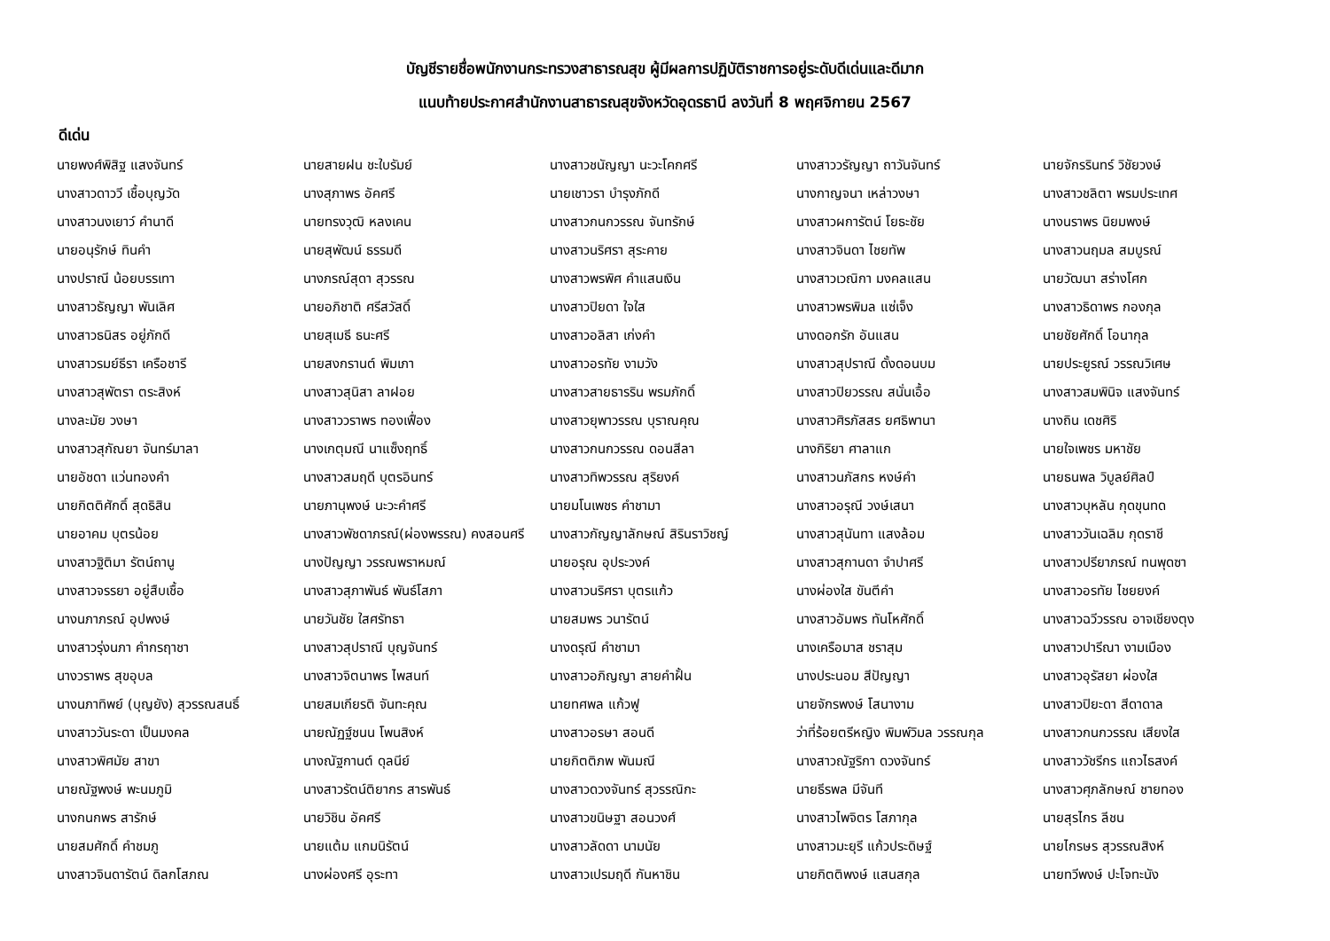บัญชีรายชื่อพนักงานกระทรวงสาธารณสุข ผู้มีผลการปฏิบัติราชการอยู่ระดับดีเด่นและดีมาก
แนบท้ายประกาศสำนักงานสาธารณสุขจังหวัดอุดรธานี ลงวันที่ 8 พฤศจิกายน 2567
ดีเด่น
| นายพงศ์พิสิฐ แสงจันทร์ | นายสายฝน ชะใบรัมย์ | นางสาวชนัญญา นะวะโคกศรี | นางสาววรัญญา ถาวันจันทร์ | นายจักรรินทร์ วิชัยวงษ์ |
| นางสาวดาววี เชื้อบุญวัด | นางสุภาพร อัคศรี | นายเชาวรา บำรุงภักดี | นางกาญจนา เหล่าวงษา | นางสาวชลิตา พรมประเทศ |
| นางสาวนงเยาว์ คำนาดี | นายทรงวุฒิ หลงเคน | นางสาวกนกวรรณ จันทรักษ์ | นางสาวผการัตน์ โยธะชัย | นางนราพร นิยมพงษ์ |
| นายอนุรักษ์ ทินคำ | นายสุพัฒน์ ธรรมดี | นางสาวนริศรา สุระคาย | นางสาวจินดา ไชยทัพ | นางสาวนฤมล สมบูรณ์ |
| นางปราณี น้อยบรรเทา | นางภรณ์สุดา สุวรรณ | นางสาวพรพิศ คำแสนเงิน | นางสาวเวณิกา มงคลแสน | นายวัฒนา สร่างโศก |
| นางสาวธัญญา พันเลิศ | นายอภิชาติ ศรีสวัสดิ์ | นางสาวปิยดา ใจใส | นางสาวพรพิมล แซ่เจ็ง | นางสาวธิดาพร กองกุล |
| นางสาวธนิสร อยู่ภักดี | นายสุเมธี ธนะศรี | นางสาวอลิสา เก่งคำ | นางดอกรัก อันแสน | นายชัยศักดิ์ โอนากุล |
| นางสาวรมย์ธีรา เครือชารี | นายสงกรานต์ พิมเภา | นางสาวอรทัย งามวัง | นางสาวสุปราณี ดั้งดอนบม | นายประยูรณ์ วรรณวิเศษ |
| นางสาวสุพัตรา ตระสิงห์ | นางสาวสุนิสา ลาฝอย | นางสาวสายธารริน พรมภักดิ์ | นางสาวปิยวรรณ สนั่นเอื้อ | นางสาวสมพินิจ แสงจันทร์ |
| นางละมัย วงษา | นางสาววราพร ทองเฟื่อง | นางสาวยุพาวรรณ บุราณคุณ | นางสาวศิรภัสสร ยศธิพานา | นางถิน เดชศิริ |
| นางสาวสุกัณยา จันทร์มาลา | นางเกตุมณี นาแซ็งฤทธิ์ | นางสาวกนกวรรณ ดอนสีลา | นางกิริยา ศาลาแก | นายใจเพชร มหาชัย |
| นายอัชดา แว่นทองคำ | นางสาวสมฤดี บุตรอินทร์ | นางสาวทิพวรรณ สุริยงค์ | นางสาวนภัสกร หงษ์คำ | นายธนพล วิบูลย์ศิลป์ |
| นายกิตติศักดิ์ สุดธิสิน | นายภานุพงษ์ นะวะคำศรี | นายมโนเพชร คำชามา | นางสาวอรุณี วงษ์เสนา | นางสาวบุหลัน กุดขุนทด |
| นายอาคม บุตรน้อย | นางสาวพัชดาภรณ์(ผ่องพรรณ) คงสอนศรี | นางสาวกัญญาลักษณ์ สิรินราวิชญ์ | นางสาวสุนันทา แสงล้อม | นางสาววันเฉลิม กุดราชี |
| นางสาวฐิติมา รัตน์ถานู | นางปัญญา วรรณพราหมณ์ | นายอรุณ อุประวงค์ | นางสาวสุกานดา จำปาศรี | นางสาวปรียาภรณ์ ทนพุดซา |
| นางสาวจรรยา อยู่สืบเชื้อ | นางสาวสุภาพันธ์ พันธ์โสภา | นางสาวนริศรา บุตรแก้ว | นางผ่องใส ขันตีคำ | นางสาวอรทัย ไชยยงค์ |
| นางนภาภรณ์ อุปพงษ์ | นายวันชัย ใสศรัทธา | นายสมพร วนารัตน์ | นางสาวอัมพร ทันโหศักดิ์ | นางสาวฉวีวรรณ อาจเชียงตุง |
| นางสาวรุ่งนภา คำกรฤาชา | นางสาวสุปราณี บุญจันทร์ | นางดรุณี คำชามา | นางเครือมาส ชราสุม | นางสาวปารีณา งามเมือง |
| นางวราพร สุขอุบล | นางสาวจิตนาพร ไพสนท์ | นางสาวอภิญญา สายคำฝั้น | นางประนอม สีปัญญา | นางสาวอุรัสยา ผ่องใส |
| นางนภาทิพย์ (บุญยัง) สุวรรณสนธิ์ | นายสมเกียรติ จันทะคุณ | นายทศพล แก้วฟู | นายจักรพงษ์ โสนางาม | นางสาวปิยะดา สีดาดาล |
| นางสาววันระดา เป็นมงคล | นายณัฏฐ์ชนน โพนสิงห์ | นางสาวอรษา สอนดี | ว่าที่ร้อยตรีหญิง พิมพ์วิมล วรรณกุล | นางสาวกนกวรรณ เสียงใส |
| นางสาวพิศมัย สาขา | นางณัฐกานต์ ดุลนีย์ | นายกิตติภพ พันมณี | นางสาวณัฐริกา ดวงจันทร์ | นางสาววัชรีกร แถวไธสงค์ |
| นายณัฐพงษ์ พะนมภูมิ | นางสาวรัตน์ติยากร สารพันธ์ | นางสาวดวงจันทร์ สุวรรณิกะ | นายธีรพล มีจันที | นางสาวศุภลักษณ์ ชายทอง |
| นางกนกพร สารักษ์ | นายวิชิน อัคศรี | นางสาวขนิษฐา สอนวงศ์ | นางสาวไพจิตร โสภากุล | นายสุรไกร ลีชน |
| นายสมศักดิ์ คำชมภู | นายแต้ม แกมนิรัตน์ | นางสาวลัดดา นามนัย | นางสาวมะยุรี แก้วประดิษฐ์ | นายไกรษร สุวรรณสิงห์ |
| นางสาวจินดารัตน์ ดิลกโสภณ | นางผ่องศรี อุระทา | นางสาวเปรมฤดี กันหาชิน | นายกิตติพงษ์ แสนสกุล | นายทวีพงษ์ ปะโจทะนัง |